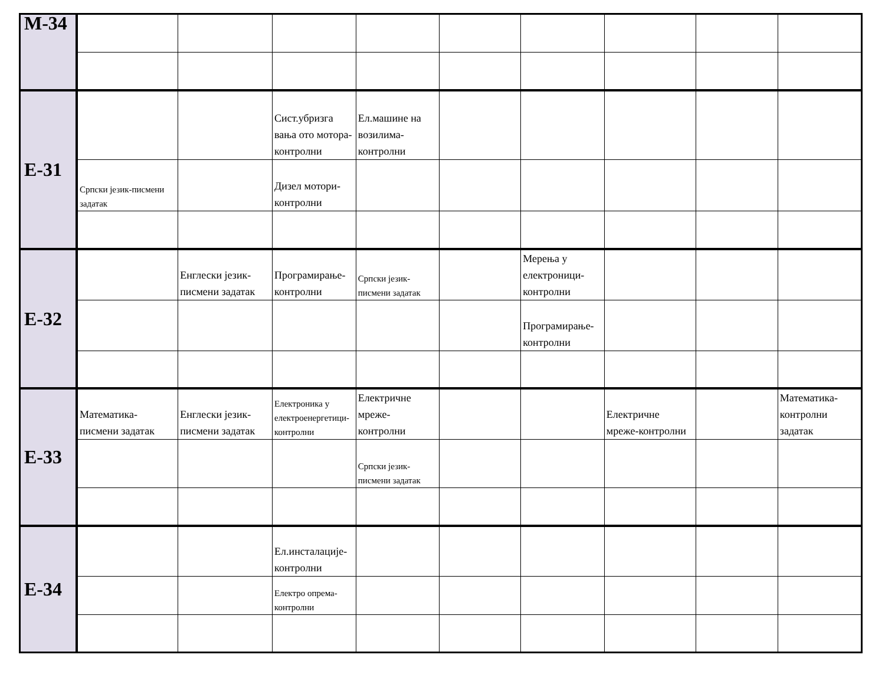| M-34 | | | | | | | | | |
| E-31 | | | Сист.убризга вања ото мотора-контролни | Ел.машине на возилима-контролни | | | | | |
| | Српски језик-писмени задатак | | Дизел мотори-контролни | | | | | | |
| E-32 | | Енглески језик-писмени задатак | Програмирање-контролни | Српски језик-писмени задатак | | Мерења у електроници-контролни | | | |
| | | | | | | Програмирање-контролни | | | |
| E-33 | Математика-писмени задатак | Енглески језик-писмени задатак | Електроника у електроенергетици-контролни | Електричне мреже-контролни | | | Електричне мреже-контролни | | Математика-контролни задатак |
| | | | | Српски језик-писмени задатак | | | | | |
| E-34 | | | Ел.инсталације-контролни | | | | | | |
| | | | Електро опрема-контролни | | | | | | |